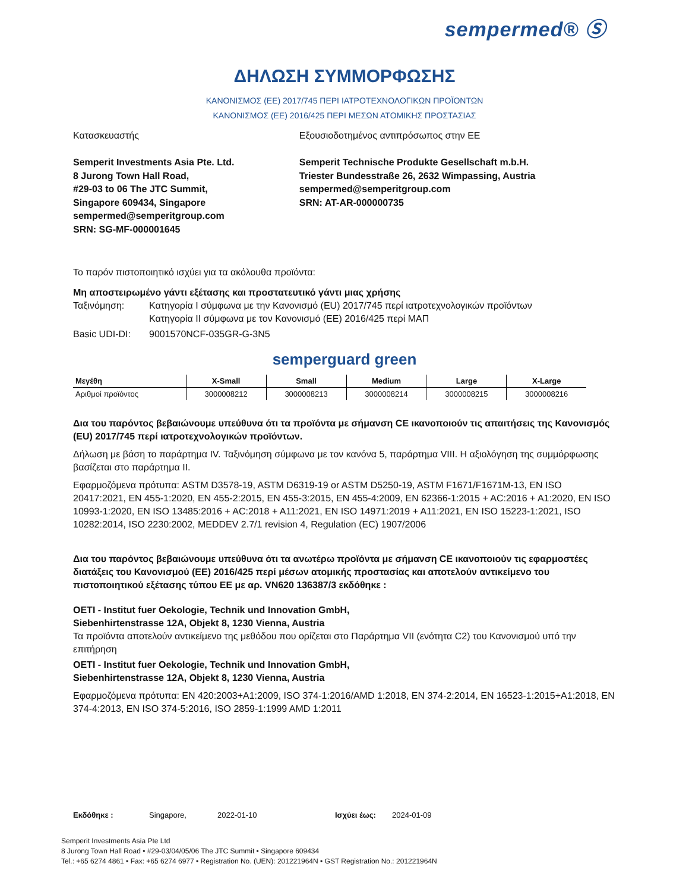sempermed® Ⓢ
ΔΗΛΩΣΗ ΣΥΜΜΟΡΦΩΣΗΣ
ΚΑΝΟΝΙΣΜΟΣ (ΕΕ) 2017/745 ΠΕΡΙ ΙΑΤΡΟΤΕΧΝΟΛΟΓΙΚΩΝ ΠΡΟΪΟΝΤΩΝ
ΚΑΝΟΝΙΣΜΟΣ (ΕΕ) 2016/425 ΠΕΡΙ ΜΕΣΩΝ ΑΤΟΜΙΚΗΣ ΠΡΟΣΤΑΣΙΑΣ
Κατασκευαστής
Semperit Investments Asia Pte. Ltd.
8 Jurong Town Hall Road,
#29-03 to 06 The JTC Summit,
Singapore 609434, Singapore
sempermed@semperitgroup.com
SRN: SG-MF-000001645
Εξουσιοδοτημένος αντιπρόσωπος στην ΕΕ
Semperit Technische Produkte Gesellschaft m.b.H.
Triester Bundesstraße 26, 2632 Wimpassing, Austria
sempermed@semperitgroup.com
SRN: AT-AR-000000735
Το παρόν πιστοποιητικό ισχύει για τα ακόλουθα προϊόντα:
Μη αποστειρωμένο γάντι εξέτασης και προστατευτικό γάντι μιας χρήσης
Ταξινόμηση: Κατηγορία I σύμφωνα με την Κανονισμό (EU) 2017/745 περί ιατροτεχνολογικών προϊόντων
Κατηγορία II σύμφωνα με τον Κανονισμό (ΕΕ) 2016/425 περί ΜΑΠ
Basic UDI-DI: 9001570NCF-035GR-G-3N5
semperguard green
| Μεγέθη | X-Small | Small | Medium | Large | X-Large |
| --- | --- | --- | --- | --- | --- |
| Αριθμοί προϊόντος | 3000008212 | 3000008213 | 3000008214 | 3000008215 | 3000008216 |
Δια του παρόντος βεβαιώνουμε υπεύθυνα ότι τα προϊόντα με σήμανση CE ικανοποιούν τις απαιτήσεις της Κανονισμός (EU) 2017/745 περί ιατροτεχνολογικών προϊόντων.
Δήλωση με βάση το παράρτημα IV. Ταξινόμηση σύμφωνα με τον κανόνα 5, παράρτημα VIII. Η αξιολόγηση της συμμόρφωσης βασίζεται στο παράρτημα II.
Εφαρμοζόμενα πρότυπα: ASTM D3578-19, ASTM D6319-19 or ASTM D5250-19, ASTM F1671/F1671M-13, EN ISO 20417:2021, EN 455-1:2020, EN 455-2:2015, EN 455-3:2015, EN 455-4:2009, EN 62366-1:2015 + AC:2016 + A1:2020, EN ISO 10993-1:2020, EN ISO 13485:2016 + AC:2018 + A11:2021, EN ISO 14971:2019 + A11:2021, EN ISO 15223-1:2021, ISO 10282:2014, ISO 2230:2002, MEDDEV 2.7/1 revision 4, Regulation (EC) 1907/2006
Δια του παρόντος βεβαιώνουμε υπεύθυνα ότι τα ανωτέρω προϊόντα με σήμανση CE ικανοποιούν τις εφαρμοστέες διατάξεις του Κανονισμού (ΕΕ) 2016/425 περί μέσων ατομικής προστασίας και αποτελούν αντικείμενο του πιστοποιητικού εξέτασης τύπου ΕΕ με αρ. VN620 136387/3 εκδόθηκε :
OETI - Institut fuer Oekologie, Technik und Innovation GmbH,
Siebenhirtenstrasse 12A, Objekt 8, 1230 Vienna, Austria
Τα προϊόντα αποτελούν αντικείμενο της μεθόδου που ορίζεται στο Παράρτημα VII (ενότητα C2) του Κανονισμού υπό την επιτήρηση
OETI - Institut fuer Oekologie, Technik und Innovation GmbH,
Siebenhirtenstrasse 12A, Objekt 8, 1230 Vienna, Austria
Εφαρμοζόμενα πρότυπα: EN 420:2003+A1:2009, ISO 374-1:2016/AMD 1:2018, EN 374-2:2014, EN 16523-1:2015+A1:2018, EN 374-4:2013, EN ISO 374-5:2016, ISO 2859-1:1999 AMD 1:2011
Εκδόθηκε : Singapore, 2022-01-10 Ισχύει έως: 2024-01-09
Semperit Investments Asia Pte Ltd
8 Jurong Town Hall Road • #29-03/04/05/06 The JTC Summit • Singapore 609434
Tel.: +65 6274 4861 • Fax: +65 6274 6977 • Registration No. (UEN): 201221964N • GST Registration No.: 201221964N